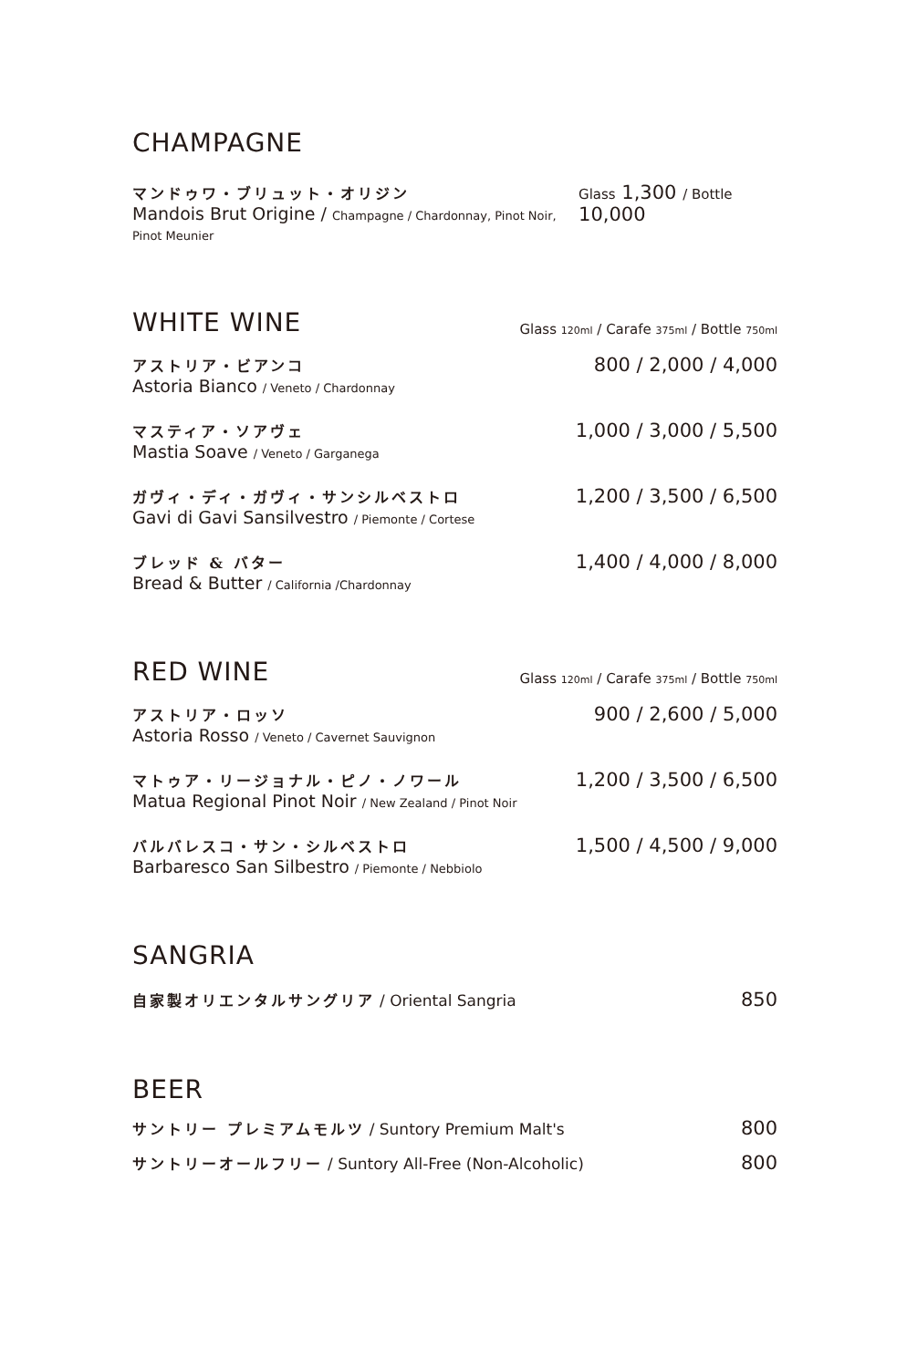CHAMPAGNE
マンドゥワ・ブリュット・オリジン
Mandois Brut Origine / Champagne / Chardonnay, Pinot Noir, Pinot Meunier
Glass 1,300 / Bottle 10,000
WHITE WINE
Glass 120ml / Carafe 375ml / Bottle 750ml
アストリア・ビアンコ
Astoria Bianco / Veneto / Chardonnay
800 / 2,000 / 4,000
マスティア・ソアヴェ
Mastia Soave / Veneto / Garganega
1,000 / 3,000 / 5,500
ガヴィ・ディ・ガヴィ・サンシルベストロ
Gavi di Gavi Sansilvestro / Piemonte / Cortese
1,200 / 3,500 / 6,500
ブレッド & バター
Bread & Butter / California /Chardonnay
1,400 / 4,000 / 8,000
RED WINE
Glass 120ml / Carafe 375ml / Bottle 750ml
アストリア・ロッソ
Astoria Rosso / Veneto / Cavernet Sauvignon
900 / 2,600 / 5,000
マトゥア・リージョナル・ピノ・ノワール
Matua Regional Pinot Noir / New Zealand / Pinot Noir
1,200 / 3,500 / 6,500
バルバレスコ・サン・シルベストロ
Barbaresco San Silbestro / Piemonte / Nebbiolo
1,500 / 4,500 / 9,000
SANGRIA
自家製オリエンタルサングリア / Oriental Sangria
850
BEER
サントリー プレミアムモルツ / Suntory Premium Malt's
800
サントリーオールフリー / Suntory All-Free (Non-Alcoholic)
800